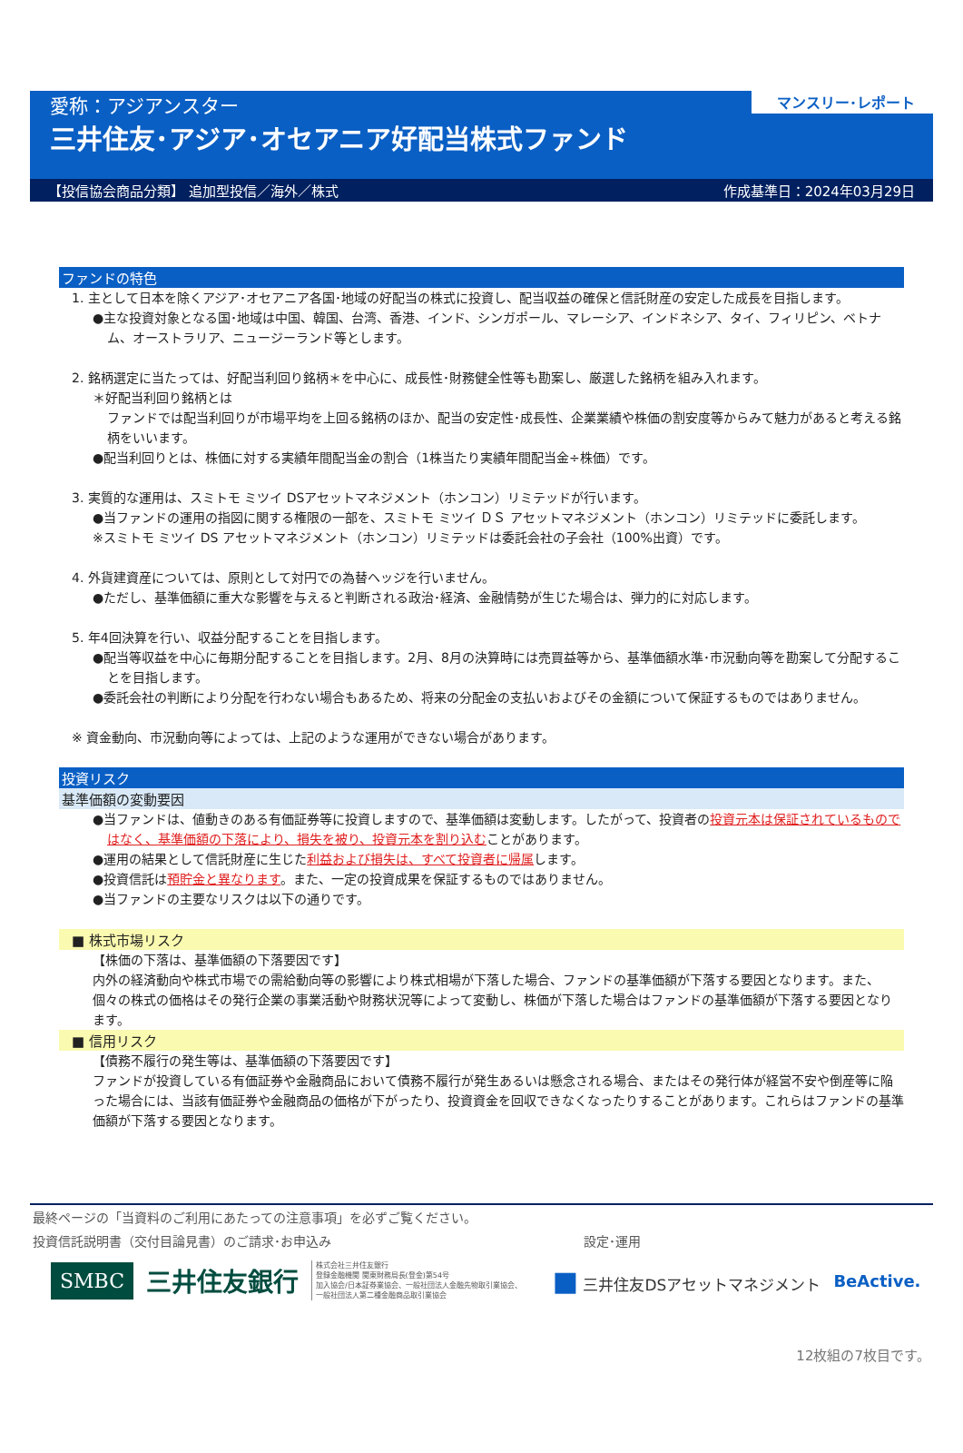マンスリー･レポート
愛称：アジアンスター
三井住友･アジア･オセアニア好配当株式ファンド
【投信協会商品分類】 追加型投信／海外／株式 作成基準日：2024年03月29日
ファンドの特色
1. 主として日本を除くアジア･オセアニア各国･地域の好配当の株式に投資し、配当収益の確保と信託財産の安定した成長を目指します。
●主な投資対象となる国･地域は中国、韓国、台湾、香港、インド、シンガポール、マレーシア、インドネシア、タイ、フィリピン、ベトナム、オーストラリア、ニュージーランド等とします。
2. 銘柄選定に当たっては、好配当利回り銘柄＊を中心に、成長性･財務健全性等も勘案し、厳選した銘柄を組み入れます。
＊好配当利回り銘柄とは
ファンドでは配当利回りが市場平均を上回る銘柄のほか、配当の安定性･成長性、企業業績や株価の割安度等からみて魅力があると考える銘柄をいいます。
●配当利回りとは、株価に対する実績年間配当金の割合（1株当たり実績年間配当金÷株価）です。
3. 実質的な運用は、スミトモ ミツイ DSアセットマネジメント（ホンコン）リミテッドが行います。
●当ファンドの運用の指図に関する権限の一部を、スミトモ ミツイ ＤＳ アセットマネジメント（ホンコン）リミテッドに委託します。
※スミトモ ミツイ DS アセットマネジメント（ホンコン）リミテッドは委託会社の子会社（100%出資）です。
4. 外貨建資産については、原則として対円での為替ヘッジを行いません。
●ただし、基準価額に重大な影響を与えると判断される政治･経済、金融情勢が生じた場合は、弾力的に対応します。
5. 年4回決算を行い、収益分配することを目指します。
●配当等収益を中心に毎期分配することを目指します。2月、8月の決算時には売買益等から、基準価額水準･市況動向等を勘案して分配することを目指します。
●委託会社の判断により分配を行わない場合もあるため、将来の分配金の支払いおよびその金額について保証するものではありません。
※ 資金動向、市況動向等によっては、上記のような運用ができない場合があります。
投資リスク
基準価額の変動要因
●当ファンドは、値動きのある有価証券等に投資しますので、基準価額は変動します。したがって、投資者の投資元本は保証されているものではなく、基準価額の下落により、損失を被り、投資元本を割り込むことがあります。
●運用の結果として信託財産に生じた利益および損失は、すべて投資者に帰属します。
●投資信託は預貯金と異なります。また、一定の投資成果を保証するものではありません。
●当ファンドの主要なリスクは以下の通りです。
■ 株式市場リスク
【株価の下落は、基準価額の下落要因です】
内外の経済動向や株式市場での需給動向等の影響により株式相場が下落した場合、ファンドの基準価額が下落する要因となります。また、個々の株式の価格はその発行企業の事業活動や財務状況等によって変動し、株価が下落した場合はファンドの基準価額が下落する要因となります。
■ 信用リスク
【債務不履行の発生等は、基準価額の下落要因です】
ファンドが投資している有価証券や金融商品において債務不履行が発生あるいは懸念される場合、またはその発行体が経営不安や倒産等に陥った場合には、当該有価証券や金融商品の価格が下がったり、投資資金を回収できなくなったりすることがあります。これらはファンドの基準価額が下落する要因となります。
最終ページの「当資料のご利用にあたっての注意事項」を必ずご覧ください。
投資信託説明書（交付目論見書）のご請求･お申込み 設定･運用
SMBC 三井住友銀行 株式会社三井住友銀行
登録金融機関 関東財務局長(登金)第54号
加入協会/日本証券業協会、一般社団法人金融先物取引業協会、
一般社団法人第二種金融商品取引業協会 ■ 三井住友DSアセットマネジメント BeActive.
12枚組の7枚目です。